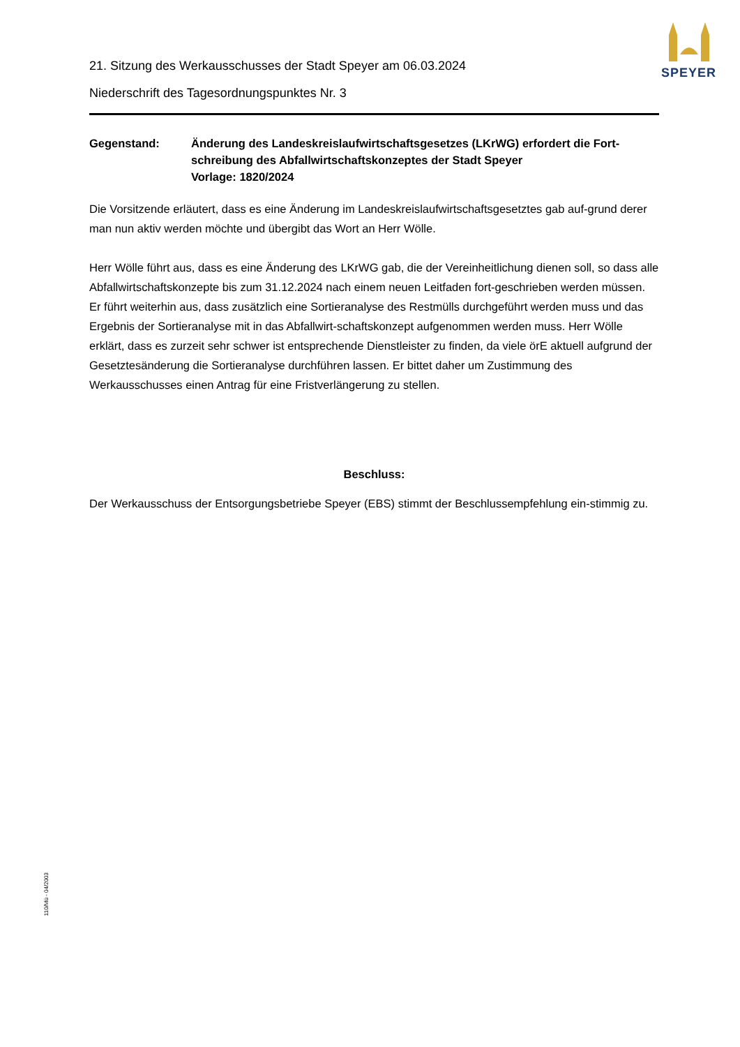SPEYER
21. Sitzung des Werkausschusses der Stadt Speyer am 06.03.2024
Niederschrift des Tagesordnungspunktes Nr. 3
Gegenstand: Änderung des Landeskreislaufwirtschaftsgesetzes (LKrWG) erfordert die Fort-schreibung des Abfallwirtschaftskonzeptes der Stadt Speyer
Vorlage: 1820/2024
Die Vorsitzende erläutert, dass es eine Änderung im Landeskreislaufwirtschaftsgesetztes gab auf-grund derer man nun aktiv werden möchte und übergibt das Wort an Herr Wölle.
Herr Wölle führt aus, dass es eine Änderung des LKrWG gab, die der Vereinheitlichung dienen soll, so dass alle Abfallwirtschaftskonzepte bis zum 31.12.2024 nach einem neuen Leitfaden fort-geschrieben werden müssen. Er führt weiterhin aus, dass zusätzlich eine Sortieranalyse des Restmülls durchgeführt werden muss und das Ergebnis der Sortieranalyse mit in das Abfallwirt-schaftskonzept aufgenommen werden muss. Herr Wölle erklärt, dass es zurzeit sehr schwer ist entsprechende Dienstleister zu finden, da viele örE aktuell aufgrund der Gesetztesänderung die Sortieranalyse durchführen lassen. Er bittet daher um Zustimmung des Werkausschusses einen Antrag für eine Fristverlängerung zu stellen.
Beschluss:
Der Werkausschuss der Entsorgungsbetriebe Speyer (EBS) stimmt der Beschlussempfehlung ein-stimmig zu.
110/Mü - 04/2003